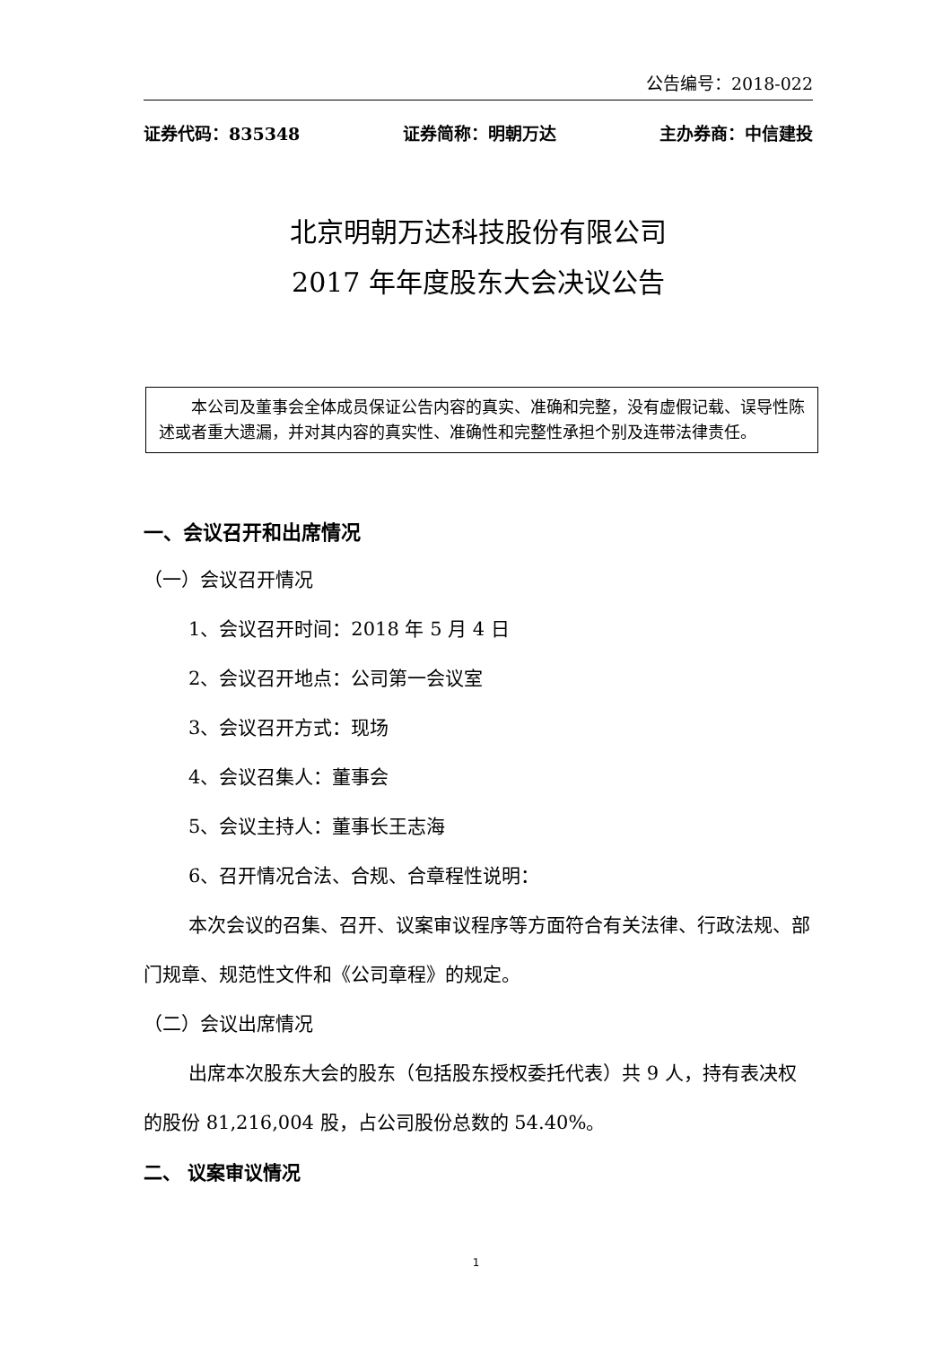公告编号：2018-022
证券代码：835348 证券简称：明朝万达 主办券商：中信建投
北京明朝万达科技股份有限公司
2017 年年度股东大会决议公告
本公司及董事会全体成员保证公告内容的真实、准确和完整，没有虚假记载、误导性陈述或者重大遗漏，并对其内容的真实性、准确性和完整性承担个别及连带法律责任。
一、会议召开和出席情况
（一）会议召开情况
1、会议召开时间：2018 年 5 月 4 日
2、会议召开地点：公司第一会议室
3、会议召开方式：现场
4、会议召集人：董事会
5、会议主持人：董事长王志海
6、召开情况合法、合规、合章程性说明：
本次会议的召集、召开、议案审议程序等方面符合有关法律、行政法规、部门规章、规范性文件和《公司章程》的规定。
（二）会议出席情况
出席本次股东大会的股东（包括股东授权委托代表）共 9 人，持有表决权的股份 81,216,004 股，占公司股份总数的 54.40%。
二、 议案审议情况
1